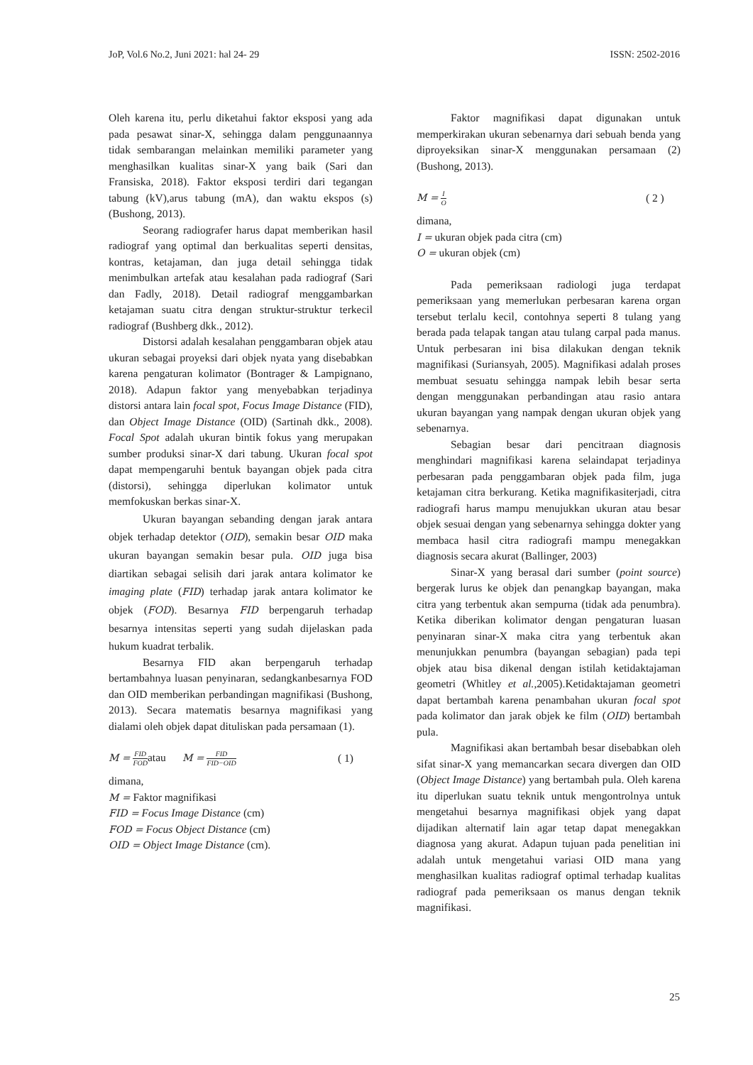JoP, Vol.6 No.2, Juni 2021: hal 24- 29 ISSN: 2502-2016
Oleh karena itu, perlu diketahui faktor eksposi yang ada pada pesawat sinar-X, sehingga dalam penggunaannya tidak sembarangan melainkan memiliki parameter yang menghasilkan kualitas sinar-X yang baik (Sari dan Fransiska, 2018). Faktor eksposi terdiri dari tegangan tabung (kV),arus tabung (mA), dan waktu ekspos (s) (Bushong, 2013).
Seorang radiografer harus dapat memberikan hasil radiograf yang optimal dan berkualitas seperti densitas, kontras, ketajaman, dan juga detail sehingga tidak menimbulkan artefak atau kesalahan pada radiograf (Sari dan Fadly, 2018). Detail radiograf menggambarkan ketajaman suatu citra dengan struktur-struktur terkecil radiograf (Bushberg dkk., 2012).
Distorsi adalah kesalahan penggambaran objek atau ukuran sebagai proyeksi dari objek nyata yang disebabkan karena pengaturan kolimator (Bontrager & Lampignano, 2018). Adapun faktor yang menyebabkan terjadinya distorsi antara lain focal spot, Focus Image Distance (FID), dan Object Image Distance (OID) (Sartinah dkk., 2008). Focal Spot adalah ukuran bintik fokus yang merupakan sumber produksi sinar-X dari tabung. Ukuran focal spot dapat mempengaruhi bentuk bayangan objek pada citra (distorsi), sehingga diperlukan kolimator untuk memfokuskan berkas sinar-X.
Ukuran bayangan sebanding dengan jarak antara objek terhadap detektor (OID), semakin besar OID maka ukuran bayangan semakin besar pula. OID juga bisa diartikan sebagai selisih dari jarak antara kolimator ke imaging plate (FID) terhadap jarak antara kolimator ke objek (FOD). Besarnya FID berpengaruh terhadap besarnya intensitas seperti yang sudah dijelaskan pada hukum kuadrat terbalik.
Besarnya FID akan berpengaruh terhadap bertambahnya luasan penyinaran, sedangkanbesarnya FOD dan OID memberikan perbandingan magnifikasi (Bushong, 2013). Secara matematis besarnya magnifikasi yang dialami oleh objek dapat dituliskan pada persamaan (1).
M = FID FODatau M = FID FID−OID ( 1)
dimana,
M = Faktor magnifikasi
FID = Focus Image Distance (cm)
FOD = Focus Object Distance (cm)
OID = Object Image Distance (cm).
Faktor magnifikasi dapat digunakan untuk memperkirakan ukuran sebenarnya dari sebuah benda yang diproyeksikan sinar-X menggunakan persamaan (2) (Bushong, 2013).
M = I O ( 2 )
dimana,
I = ukuran objek pada citra (cm)
O = ukuran objek (cm)
Pada pemeriksaan radiologi juga terdapat pemeriksaan yang memerlukan perbesaran karena organ tersebut terlalu kecil, contohnya seperti 8 tulang yang berada pada telapak tangan atau tulang carpal pada manus. Untuk perbesaran ini bisa dilakukan dengan teknik magnifikasi (Suriansyah, 2005). Magnifikasi adalah proses membuat sesuatu sehingga nampak lebih besar serta dengan menggunakan perbandingan atau rasio antara ukuran bayangan yang nampak dengan ukuran objek yang sebenarnya.
Sebagian besar dari pencitraan diagnosis menghindari magnifikasi karena selaindapat terjadinya perbesaran pada penggambaran objek pada film, juga ketajaman citra berkurang. Ketika magnifikasiterjadi, citra radiografi harus mampu menujukkan ukuran atau besar objek sesuai dengan yang sebenarnya sehingga dokter yang membaca hasil citra radiografi mampu menegakkan diagnosis secara akurat (Ballinger, 2003)
Sinar-X yang berasal dari sumber (point source) bergerak lurus ke objek dan penangkap bayangan, maka citra yang terbentuk akan sempurna (tidak ada penumbra). Ketika diberikan kolimator dengan pengaturan luasan penyinaran sinar-X maka citra yang terbentuk akan menunjukkan penumbra (bayangan sebagian) pada tepi objek atau bisa dikenal dengan istilah ketidaktajaman geometri (Whitley et al.,2005).Ketidaktajaman geometri dapat bertambah karena penambahan ukuran focal spot pada kolimator dan jarak objek ke film (OID) bertambah pula.
Magnifikasi akan bertambah besar disebabkan oleh sifat sinar-X yang memancarkan secara divergen dan OID (Object Image Distance) yang bertambah pula. Oleh karena itu diperlukan suatu teknik untuk mengontrolnya untuk mengetahui besarnya magnifikasi objek yang dapat dijadikan alternatif lain agar tetap dapat menegakkan diagnosa yang akurat. Adapun tujuan pada penelitian ini adalah untuk mengetahui variasi OID mana yang menghasilkan kualitas radiograf optimal terhadap kualitas radiograf pada pemeriksaan os manus dengan teknik magnifikasi.
25